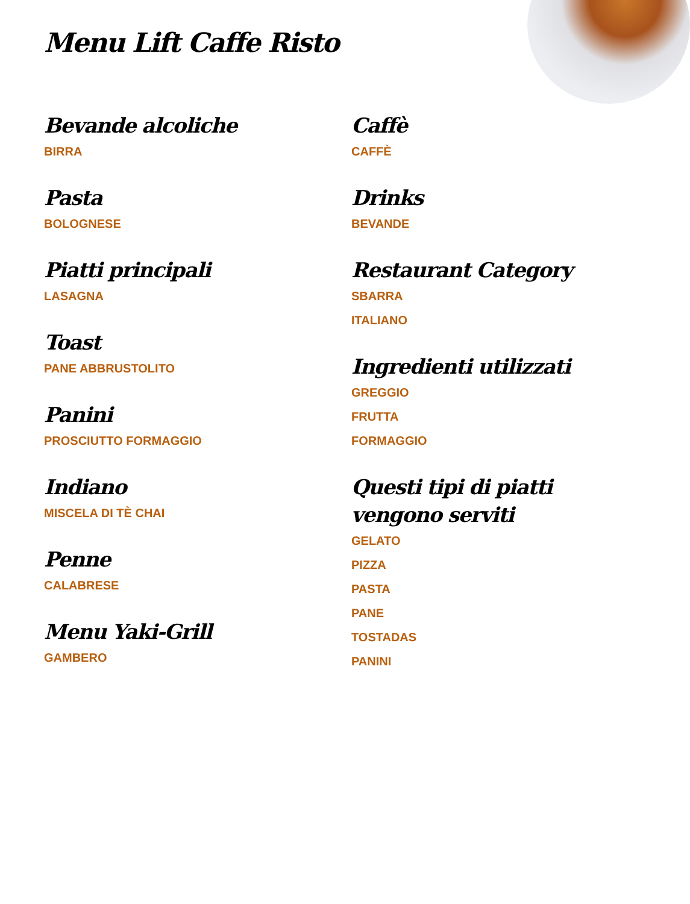Menu Lift Caffe Risto
Bevande alcoliche
BIRRA
Pasta
BOLOGNESE
Piatti principali
LASAGNA
Toast
PANE ABBRUSTOLITO
Panini
PROSCIUTTO FORMAGGIO
Indiano
MISCELA DI TÈ CHAI
Penne
CALABRESE
Menu Yaki-Grill
GAMBERO
Caffè
CAFFÈ
Drinks
BEVANDE
Restaurant Category
SBARRA
ITALIANO
Ingredienti utilizzati
GREGGIO
FRUTTA
FORMAGGIO
Questi tipi di piatti vengono serviti
GELATO
PIZZA
PASTA
PANE
TOSTADAS
PANINI